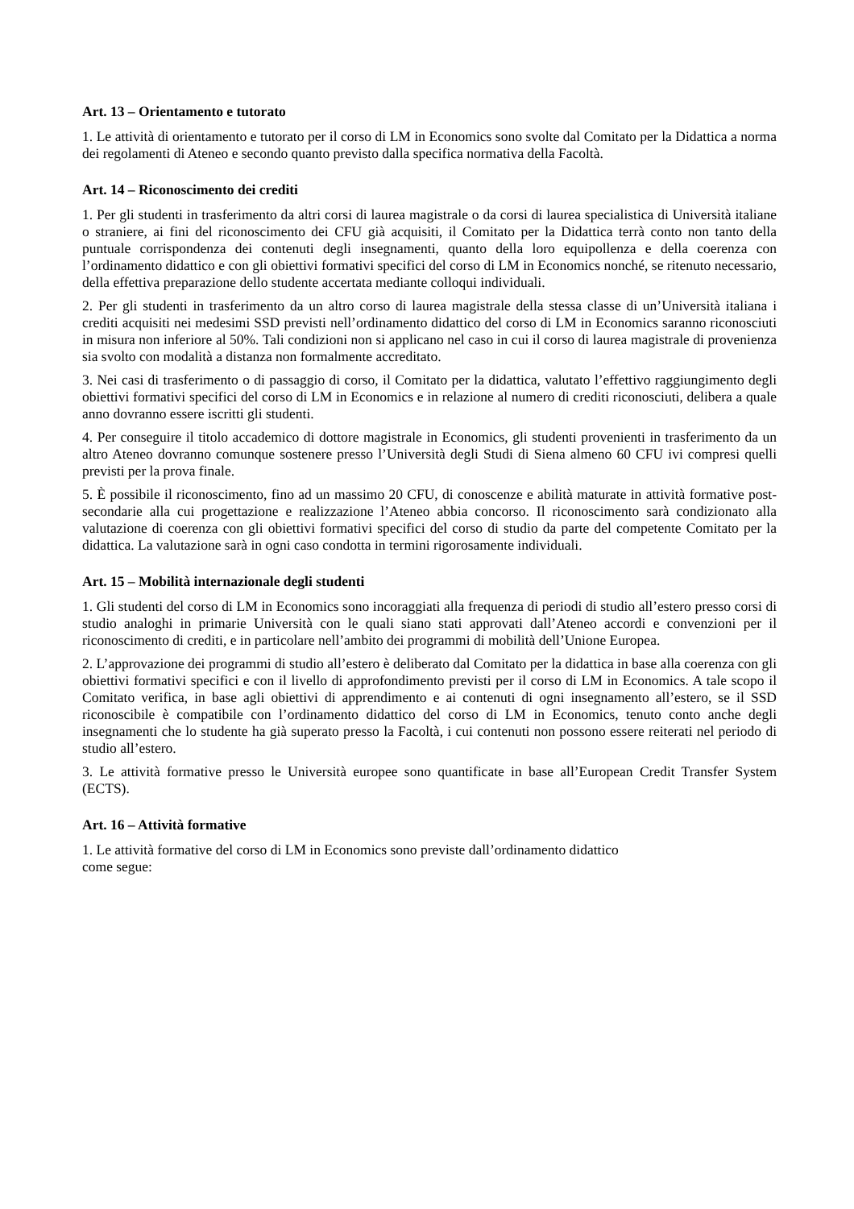Art. 13 – Orientamento e tutorato
1. Le attività di orientamento e tutorato per il corso di LM in Economics sono svolte dal Comitato per la Didattica a norma dei regolamenti di Ateneo e secondo quanto previsto dalla specifica normativa della Facoltà.
Art. 14 – Riconoscimento dei crediti
1. Per gli studenti in trasferimento da altri corsi di laurea magistrale o da corsi di laurea specialistica di Università italiane o straniere, ai fini del riconoscimento dei CFU già acquisiti, il Comitato per la Didattica terrà conto non tanto della puntuale corrispondenza dei contenuti degli insegnamenti, quanto della loro equipollenza e della coerenza con l’ordinamento didattico e con gli obiettivi formativi specifici del corso di LM in Economics nonché, se ritenuto necessario, della effettiva preparazione dello studente accertata mediante colloqui individuali.
2. Per gli studenti in trasferimento da un altro corso di laurea magistrale della stessa classe di un’Università italiana i crediti acquisiti nei medesimi SSD previsti nell’ordinamento didattico del corso di LM in Economics saranno riconosciuti in misura non inferiore al 50%. Tali condizioni non si applicano nel caso in cui il corso di laurea magistrale di provenienza sia svolto con modalità a distanza non formalmente accreditato.
3. Nei casi di trasferimento o di passaggio di corso, il Comitato per la didattica, valutato l’effettivo raggiungimento degli obiettivi formativi specifici del corso di LM in Economics e in relazione al numero di crediti riconosciuti, delibera a quale anno dovranno essere iscritti gli studenti.
4. Per conseguire il titolo accademico di dottore magistrale in Economics, gli studenti provenienti in trasferimento da un altro Ateneo dovranno comunque sostenere presso l’Università degli Studi di Siena almeno 60 CFU ivi compresi quelli previsti per la prova finale.
5. È possibile il riconoscimento, fino ad un massimo 20 CFU, di conoscenze e abilità maturate in attività formative post-secondarie alla cui progettazione e realizzazione l’Ateneo abbia concorso. Il riconoscimento sarà condizionato alla valutazione di coerenza con gli obiettivi formativi specifici del corso di studio da parte del competente Comitato per la didattica. La valutazione sarà in ogni caso condotta in termini rigorosamente individuali.
Art. 15 – Mobilità internazionale degli studenti
1. Gli studenti del corso di LM in Economics sono incoraggiati alla frequenza di periodi di studio all’estero presso corsi di studio analoghi in primarie Università con le quali siano stati approvati dall’Ateneo accordi e convenzioni per il riconoscimento di crediti, e in particolare nell’ambito dei programmi di mobilità dell’Unione Europea.
2. L’approvazione dei programmi di studio all’estero è deliberato dal Comitato per la didattica in base alla coerenza con gli obiettivi formativi specifici e con il livello di approfondimento previsti per il corso di LM in Economics. A tale scopo il Comitato verifica, in base agli obiettivi di apprendimento e ai contenuti di ogni insegnamento all’estero, se il SSD riconoscibile è compatibile con l’ordinamento didattico del corso di LM in Economics, tenuto conto anche degli insegnamenti che lo studente ha già superato presso la Facoltà, i cui contenuti non possono essere reiterati nel periodo di studio all’estero.
3. Le attività formative presso le Università europee sono quantificate in base all’European Credit Transfer System (ECTS).
Art. 16 – Attività formative
1. Le attività formative del corso di LM in Economics sono previste dall’ordinamento didattico
come segue: